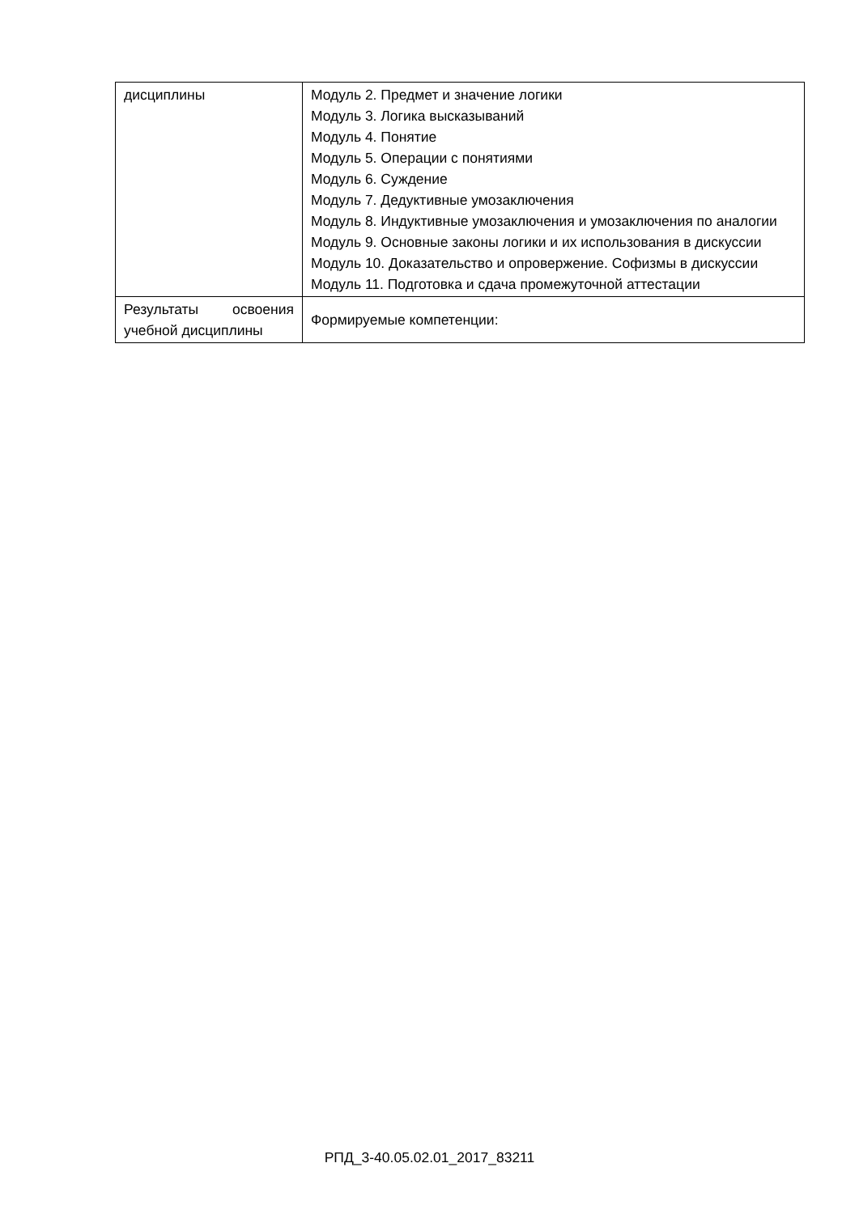| дисциплины | Модуль 2. Предмет и значение логики Модуль 3. Логика высказываний Модуль 4. Понятие Модуль 5. Операции с понятиями Модуль 6. Суждение Модуль 7. Дедуктивные умозаключения Модуль 8. Индуктивные умозаключения и умозаключения по аналогии Модуль 9. Основные законы логики и их использования в дискуссии Модуль 10. Доказательство и опровержение. Софизмы в дискуссии Модуль 11. Подготовка и сдача промежуточной аттестации |
| Результаты освоения учебной дисциплины | Формируемые компетенции: |
РПД_3-40.05.02.01_2017_83211